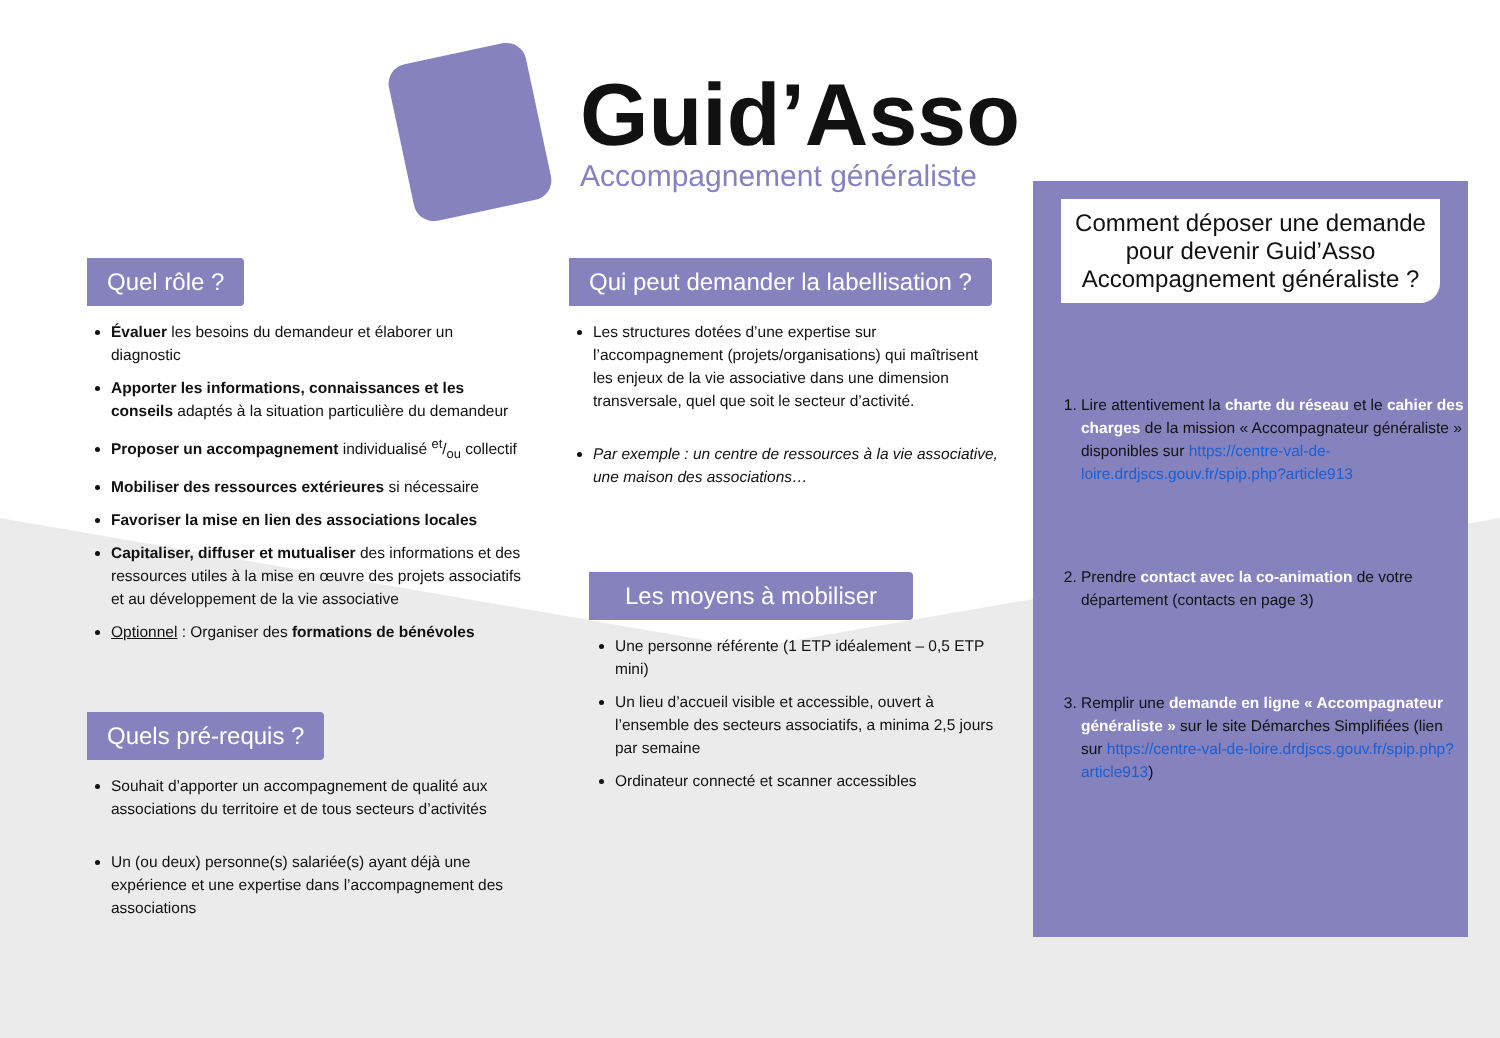Guid’Asso
Accompagnement généraliste
Quel rôle ?
Évaluer les besoins du demandeur et élaborer un diagnostic
Apporter les informations, connaissances et les conseils adaptés à la situation particulière du demandeur
Proposer un accompagnement individualisé et/ou collectif
Mobiliser des ressources extérieures si nécessaire
Favoriser la mise en lien des associations locales
Capitaliser, diffuser et mutualiser des informations et des ressources utiles à la mise en œuvre des projets associatifs et au développement de la vie associative
Optionnel : Organiser des formations de bénévoles
Quels pré-requis ?
Souhait d’apporter un accompagnement de qualité aux associations du territoire et de tous secteurs d’activités
Un (ou deux) personne(s) salariée(s) ayant déjà une expérience et une expertise dans l’accompagnement des associations
Qui peut demander la labellisation ?
Les structures dotées d’une expertise sur l’accompagnement (projets/organisations) qui maîtrisent les enjeux de la vie associative dans une dimension transversale, quel que soit le secteur d’activité.
Par exemple : un centre de ressources à la vie associative, une maison des associations…
Les moyens à mobiliser
Une personne référente (1 ETP idéalement – 0,5 ETP mini)
Un lieu d’accueil visible et accessible, ouvert à l’ensemble des secteurs associatifs, a minima 2,5 jours par semaine
Ordinateur connecté et scanner accessibles
Comment déposer une demande pour devenir Guid’Asso Accompagnement généraliste ?
1. Lire attentivement la charte du réseau et le cahier des charges de la mission « Accompagnateur généraliste » disponibles sur https://centre-val-de-loire.drdjscs.gouv.fr/spip.php?article913
2. Prendre contact avec la co-animation de votre département (contacts en page 3)
3. Remplir une demande en ligne « Accompagnateur généraliste » sur le site Démarches Simplifiées (lien sur https://centre-val-de-loire.drdjscs.gouv.fr/spip.php?article913)